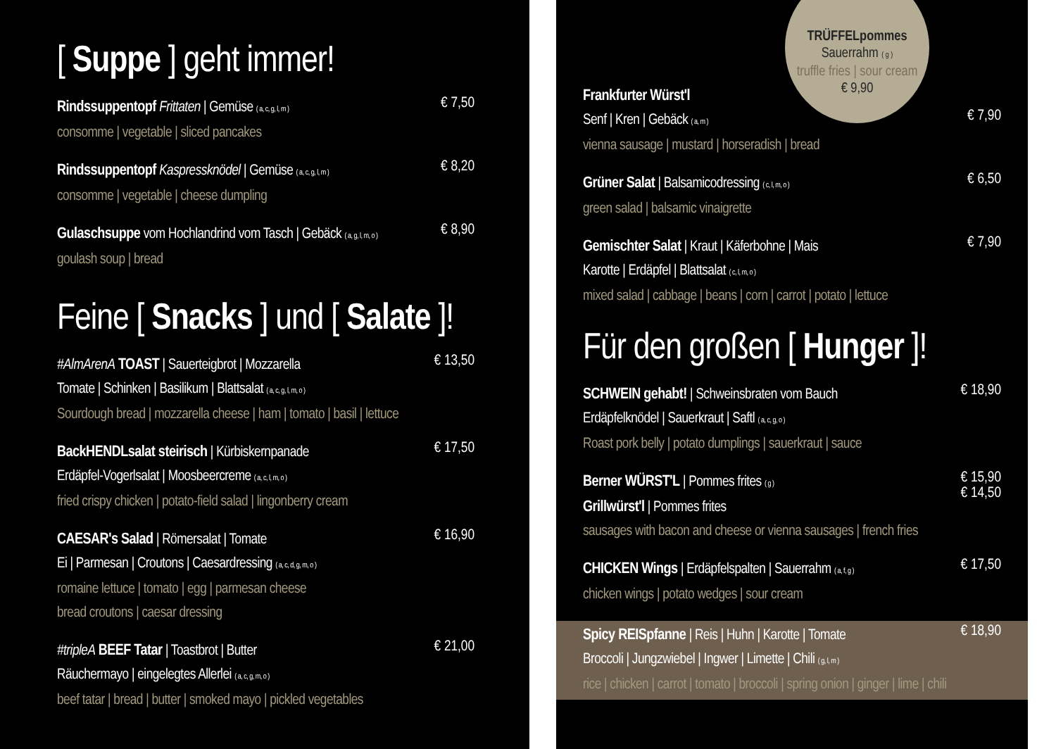[ Suppe ] geht immer!
Rindssuppentopf Frittaten | Gemüse ( a, c, g, l, m )
consomme | vegetable | sliced pancakes
€ 7,50
Rindssuppentopf Kaspressknödel | Gemüse ( a, c, g, l, m )
consomme | vegetable | cheese dumpling
€ 8,20
Gulaschsuppe vom Hochlandrind vom Tasch | Gebäck ( a, g, l, m, o )
goulash soup | bread
€ 8,90
Feine [ Snacks ] und [ Salate ]!
#AlmArenA TOAST | Sauerteigbrot | Mozzarella
Tomate | Schinken | Basilikum | Blattsalat ( a, c, g, l, m, o )
Sourdough bread | mozzarella cheese | ham | tomato | basil | lettuce
€ 13,50
BackHENDLsalat steirisch | Kürbiskernpanade
Erdäpfel-Vogerlsalat | Moosbeercreme ( a, c, l, m, o )
fried crispy chicken | potato-field salad | lingonberry cream
€ 17,50
CAESAR's Salad | Römersalat | Tomate
Ei | Parmesan | Croutons | Caesardressing ( a, c, d, g, m, o )
romaine lettuce | tomato | egg | parmesan cheese
bread croutons | caesar dressing
€ 16,90
#tripleA BEEF Tatar | Toastbrot | Butter
Räuchermayo | eingelegtes Allerlei ( a, c, g, m, o )
beef tatar | bread | butter | smoked mayo | pickled vegetables
€ 21,00
TRÜFFELpommes
Sauerrahm ( g )
truffle fries | sour cream
€ 9,90
Frankfurter Würst'l
Senf | Kren | Gebäck ( a, m )
vienna sausage | mustard | horseradish | bread
€ 7,90
Grüner Salat | Balsamicodressing ( c, l, m, o )
green salad | balsamic vinaigrette
€ 6,50
Gemischter Salat | Kraut | Käferbohne | Mais
Karotte | Erdäpfel | Blattsalat ( c, l, m, o )
mixed salad | cabbage | beans | corn | carrot | potato | lettuce
€ 7,90
Für den großen [ Hunger ]!
SCHWEIN gehabt! | Schweinsbraten vom Bauch
Erdäpfelknödel | Sauerkraut | Saftl ( a, c, g, o )
Roast pork belly | potato dumplings | sauerkraut | sauce
€ 18,90
Berner WÜRST'L | Pommes frites ( g )
Grillwürst'l | Pommes frites
sausages with bacon and cheese or vienna sausages | french fries
€ 15,90
€ 14,50
CHICKEN Wings | Erdäpfelspalten | Sauerrahm ( a, f, g )
chicken wings | potato wedges | sour cream
€ 17,50
Spicy REISpfanne | Reis | Huhn | Karotte | Tomate
Broccoli | Jungzwiebel | Ingwer | Limette | Chili ( g, l, m )
rice | chicken | carrot | tomato | broccoli | spring onion | ginger | lime | chili
€ 18,90